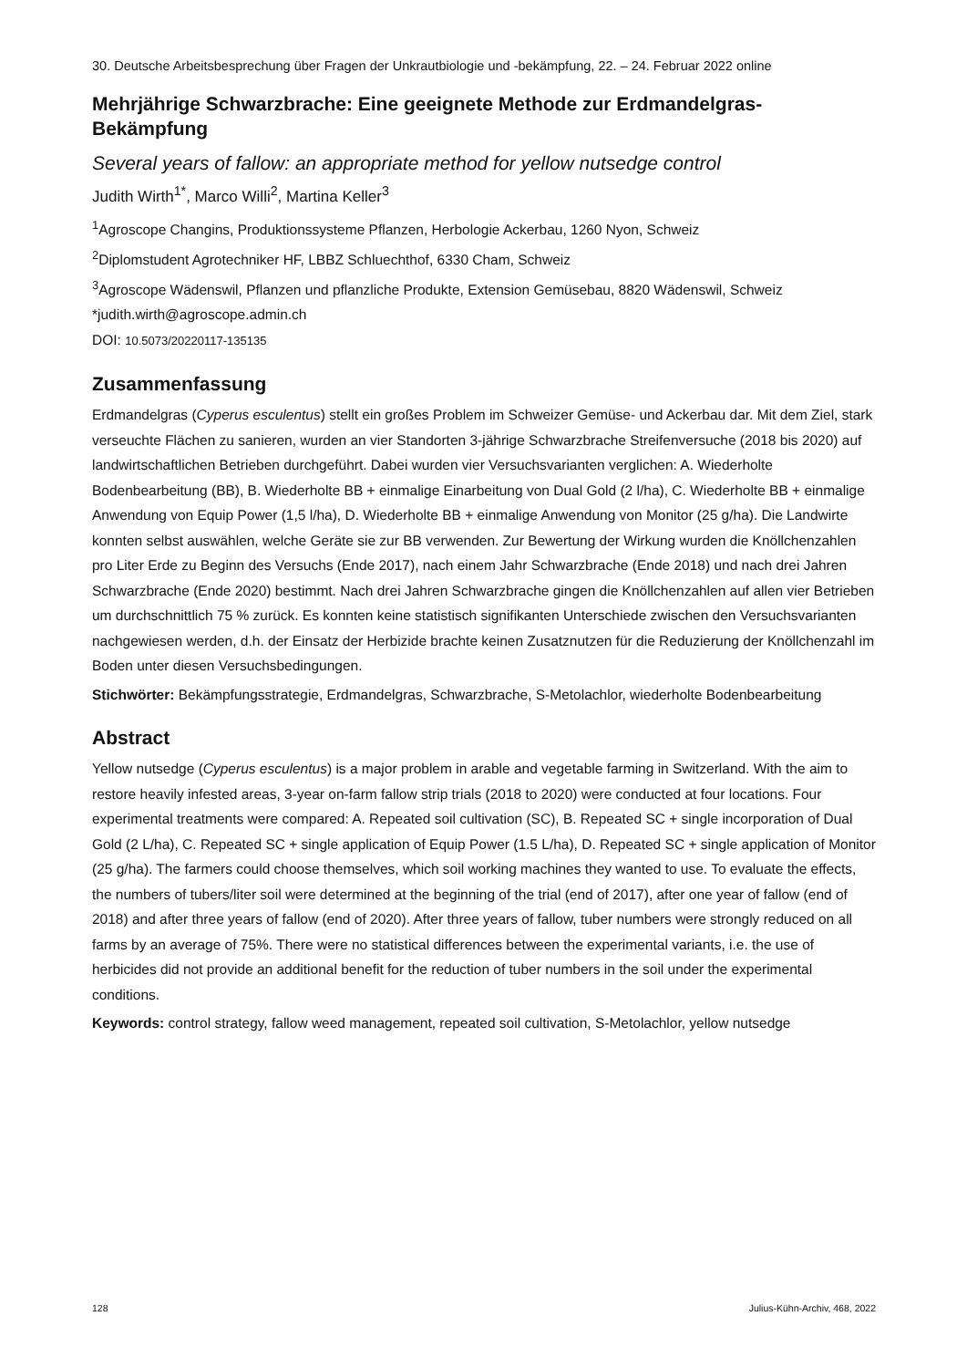30. Deutsche Arbeitsbesprechung über Fragen der Unkrautbiologie und -bekämpfung, 22. – 24. Februar 2022 online
Mehrjährige Schwarzbrache: Eine geeignete Methode zur Erdmandelgras-Bekämpfung
Several years of fallow: an appropriate method for yellow nutsedge control
Judith Wirth<sup>1*</sup>, Marco Willi<sup>2</sup>, Martina Keller<sup>3</sup>
<sup>1</sup> Agroscope Changins, Produktionssysteme Pflanzen, Herbologie Ackerbau, 1260 Nyon, Schweiz
<sup>2</sup> Diplomstudent Agrotechniker HF, LBBZ Schluechthof, 6330 Cham, Schweiz
<sup>3</sup> Agroscope Wädenswil, Pflanzen und pflanzliche Produkte, Extension Gemüsebau, 8820 Wädenswil, Schweiz
*judith.wirth@agroscope.admin.ch
DOI: 10.5073/20220117-135135
Zusammenfassung
Erdmandelgras (Cyperus esculentus) stellt ein großes Problem im Schweizer Gemüse- und Ackerbau dar. Mit dem Ziel, stark verseuchte Flächen zu sanieren, wurden an vier Standorten 3-jährige Schwarzbrache Streifenversuche (2018 bis 2020) auf landwirtschaftlichen Betrieben durchgeführt. Dabei wurden vier Versuchsvarianten verglichen: A. Wiederholte Bodenbearbeitung (BB), B. Wiederholte BB + einmalige Einarbeitung von Dual Gold (2 l/ha), C. Wiederholte BB + einmalige Anwendung von Equip Power (1,5 l/ha), D. Wiederholte BB + einmalige Anwendung von Monitor (25 g/ha). Die Landwirte konnten selbst auswählen, welche Geräte sie zur BB verwenden. Zur Bewertung der Wirkung wurden die Knöllchenzahlen pro Liter Erde zu Beginn des Versuchs (Ende 2017), nach einem Jahr Schwarzbrache (Ende 2018) und nach drei Jahren Schwarzbrache (Ende 2020) bestimmt. Nach drei Jahren Schwarzbrache gingen die Knöllchenzahlen auf allen vier Betrieben um durchschnittlich 75 % zurück. Es konnten keine statistisch signifikanten Unterschiede zwischen den Versuchsvarianten nachgewiesen werden, d.h. der Einsatz der Herbizide brachte keinen Zusatznutzen für die Reduzierung der Knöllchenzahl im Boden unter diesen Versuchsbedingungen.
Stichwörter: Bekämpfungsstrategie, Erdmandelgras, Schwarzbrache, S-Metolachlor, wiederholte Bodenbearbeitung
Abstract
Yellow nutsedge (Cyperus esculentus) is a major problem in arable and vegetable farming in Switzerland. With the aim to restore heavily infested areas, 3-year on-farm fallow strip trials (2018 to 2020) were conducted at four locations. Four experimental treatments were compared: A. Repeated soil cultivation (SC), B. Repeated SC + single incorporation of Dual Gold (2 L/ha), C. Repeated SC + single application of Equip Power (1.5 L/ha), D. Repeated SC + single application of Monitor (25 g/ha). The farmers could choose themselves, which soil working machines they wanted to use. To evaluate the effects, the numbers of tubers/liter soil were determined at the beginning of the trial (end of 2017), after one year of fallow (end of 2018) and after three years of fallow (end of 2020). After three years of fallow, tuber numbers were strongly reduced on all farms by an average of 75%. There were no statistical differences between the experimental variants, i.e. the use of herbicides did not provide an additional benefit for the reduction of tuber numbers in the soil under the experimental conditions.
Keywords: control strategy, fallow weed management, repeated soil cultivation, S-Metolachlor, yellow nutsedge
128 Julius-Kühn-Archiv, 468, 2022